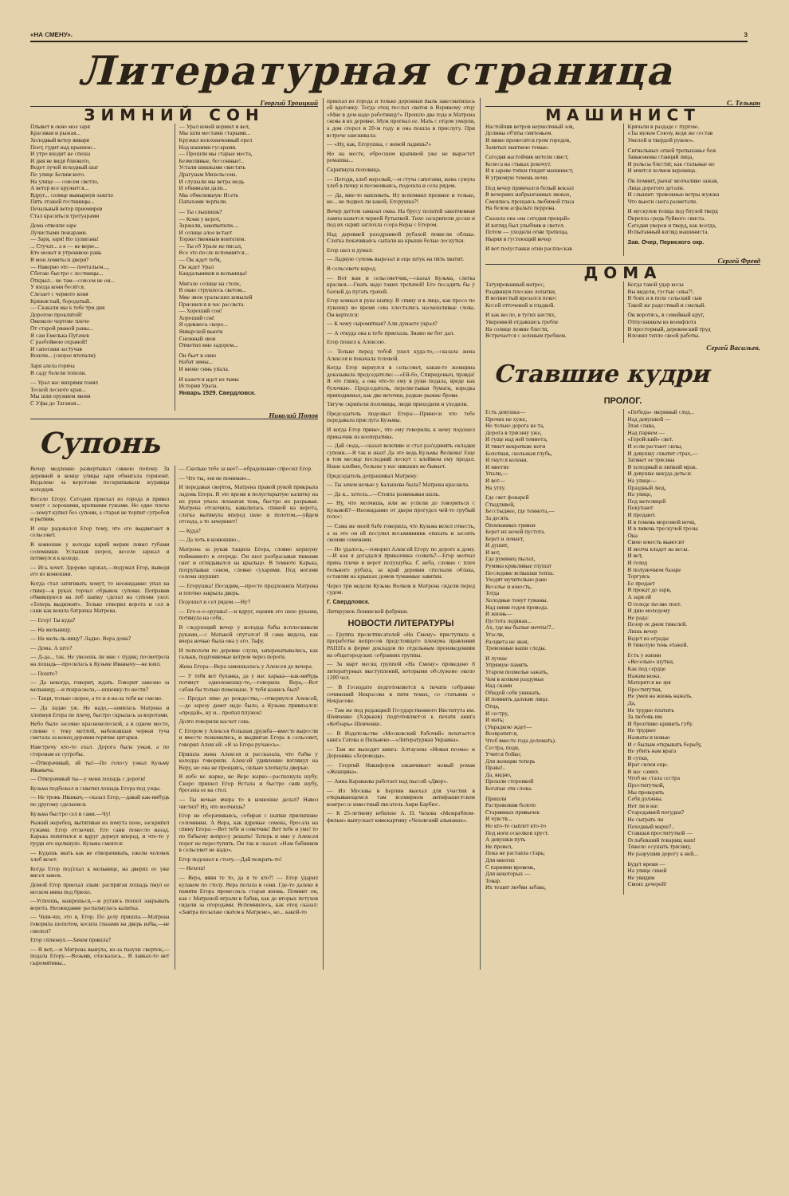«НА СМЕНУ». 3
Литературная страница
Георгий Троицкий
ЗИМНИЙ СОН
Плывет в окно мое заря
Красивая и рыжая...
Холодный ветер января
Поет, гудит над крышею...
И утро входит не спеша
И дня не видя близкого,
Ведет лучей походный шаг
По улице Белинского.
На улице — совсем светло,
А ветер все кружится...
Вдруг... солнце вынырнув зажгло
Пять этажей гостиницы...
Печальный ветер приомирев
Стал краситься тротуарами
Дома отвеяли заре
Лучистыми пожарами.
— Заря, заря! Но хулигань!
... Стучат... а я — не верю...
Кто может в утреннюю рань
В мои ломиться двери?
— Наверно это — почтальон...,
Сбегаю быстро с лестницы...
Открыл... но там—совсем не он...
У входа кони бесятся.
Слезает с черного коня
Кряжистый, бородатый..
— Скакали мы к тебе три дня
Дорогою проклятой!
Онемело чертово плечо
От старой рваной раны...
Я сам Емелька Пугачев
С разбойною охраной!
И сапогами застучав
Вошли... (скорее втопали)
Заря алела горяча
В саду белели тополи.
— Урал нас вихрями гонял
Тоской лесного края...
Мы шли оружием звеня
С Уфы до Таганая...
— Урал коней кормил и вел,
Мы шли местами старыми...
Кружил взлохмаченный орел
Над нашими гусарами.
— Прошли мы старые места,
Безмолвные, бессонные!..
Устали шишками свистать
Драгунам Михельсона.
И слушали мы ветра медь
И обнимали дали...
Мы обмелевшую Исеть
Папахами черпали.
— Ты слышишь?
— Кони у ворот,
Заржали, закопытили....
И солнце алое встает
Торжественным воителем.
— Ты об Урале не писал,
Все это после вспомнится...
— Он ждет тебя,
Он ждет Урал
Кандальников и вольницы!
Мигало солнце на столе,
В окно струилось светом...
Мне звон уральских ковылей
Приснился в час рассвета.
— Хороший сон!
Хороший сон!
Я одеваюсь скоро...
Январской вьюги
Снежный звон
Отметил мне задором...
Он бьет в окно
Набат зимы...
И низко синь упала.
И кажется идет из тьмы
История Урала.
Январь 1929. Свердловск.
Николай Попов
Супонь
Вечер медленно развертывал синюю попону. За деревней в конце улицы заря обжигала горизонт. Недалеко за воротами поскрипывали журавцы колодцев.
Весело Егору. Сегодня приехал из города и привез хомут с хорошими, крепкими гужами. Но одно плохо—хомут купил без супони, а старая не терпит сугробов и рытвин.
И еще радовался Егор тому, что его выдвигают в сельсовет.
В конюшне у колоды карий мерин ловил губами соломинки. Услышав шорох, весело заржал и потянулся к колоде.
— Ись хочет. Здорово заржал,—подумал Егор, выводя его из конюшни.
Когда стал затягивать хомут, то неожиданно упал на спину—в руках торчал обрывок супони. Поправив обвившуюся на лоб шапку сделал на супони узел: «Теперь выдюжит». Только отворил ворота и сел в сани как вошла батрачка Матрена.
— Егор! Ты куда?
— На мельницу.
— На мель-ль-ницу? Ладно. Вера дома?
— Дома. А што?
— Д-да.., так. Не увезешь ли мне с пудик; посмотрела на лошадь—просилась к Кузьме Иванычу—не взял.
— Пошто?
— Да некогда, говорит, ждать. Говорит занозно за мельницу,—и покраснела,—шшенку-то нести?
— Тащи, только скорее, а то и я на-за тебя не смелю.
— Да ладно уж. Не надо,—замялась Матрена и хлопнув Егора по плечу, быстро скрылась за воротами.
Небо было засеяно красноколоской, а в одном месте, словно с току метлой, набежавшая черная туча сметала за конец деревни горячие цитарки.
Навстречу кто-то ехал. Дорога была узкая, а по сторонам ее сугробы.
—Отворачивай, эй ты!—По голосу узнал Кузьму Иваныча.
— Отворачивай ты—у меня лошадь с дороги!
Кузьма подбежал и схватил лошадь Егора под узцы.
— Не тронь Иваныч,—сказал Егор,—давай как-нибудь по другому сделаемся.
Кузьма быстро сел в сани.—Чу!
Рыжий жеребец, вытягивая из хомута шею, заскрипел гужами. Егор отскочил. Его сани понесло назад. Карька попятился и вдруг дернул вперед, и что-то у груди его щелкнуло. Кузьма смеялся:
— Будешь знать как не отворачивать, ежели человек хлеб везет.
Когда Егор под'ехал к мельнице, на дверях ее уже висел замок.
Домой Егор приехал злым: распрягая лошадь пнул ее носком нима под брюхо.
—Успеешь, нажрешься,—и ругаясь пошел закрывать ворота. Неожиданно распахнулась калитка.
— Чши-чш, это я, Егор. По делу пришла.—Матрена говорила шопотом, косила глазами на дверь избы,—не смолол?
Егор сплюнул.—Зачем пришла?
— Я вот,—и Матрена вынула, из-за пазухи сверток,—подала Егору.—Возьми, отаскалась... В лавках-то нет сыромятины...
— Сколько тебе за нее?—обрадованно спросил Егор.
— Что ты, эзи не понимаю...
И передавая сверток, Матрена правой рукой прикрыла ладонь Егора. В это время в полуоткрытую калитку на их руки упала лохматая тень, быстро их разрывая. Матрена отскочила, навалилась спиной на ворота, слегка вытянула вперед шею и полотом,—уйдем отсюда, а то зачеркнет!
— Куда?
— Да хоть в конюшню...
Матрена за рукав тащила Егора, словно коршуну пойманного в огороде. Он шел разбрасывая пимами снег и оглядывался на крыльцо. В темноте Карька, похрупывая сеном, словно сухарями. Под ногами солома шуршит.
— Егорушка! Посидим,—просто предложила Матрена и плотно закрыла дверь.
Подошел и сел рядом.—Ну?
— Его-о-о-орушка!—и вдруг, оценив его шею руками, потянула на себя..
В следующий вечер у колодца бабы всплескивали руками,—с Матькой спутался! Я сама видела, как вчера ночью была она у его. Тьфу.
И поползли по деревне слухи, заперекатывались, как гальки, подгоняемые ветром через пороги.
Жена Егора—Вера замешкалась у Алексея до вечера.
— У тебя вот буланка, да у нас карька—как-нибудь потянут однолемешку-то,—говорила Вера,—Вот сабан-бы только поменьше. У тебя кажись был?
— Продал эпно до рождества,—отвернулся Алексей,—до зарезу денег надо было, а Кузьма привязался: «продай», ну и... пропал плужок!
Долго говорили насчет сева.
С Егором у Алексея большая дружба—вместе выросли и вместе поженились, и выдвигая Егора в сельсовет, говорил Алексей: «Я за Егора ручаюсь».
Пришла жена Алексея и рассказала, что бабы у колодца говорили. Алексей удивленно взглянул на Веру, но она не прощаясь, сильно хлопнула дверью.
В избе не жарко, но Вере жарко—распахнула шубу. Скоро пришел Егор Встала и быстро сняв шубу, бросила ее на стол.
— Ты ночью вчера то в конюшне делал? Навоз чистил? Ну, что молчишь?
Егор не оборачиваясь, собирая с шапки прилипшие соломинки. А Вера, как ядреные семена, бросала на спину Егора:—Вот тебе и советчик! Вот тебе и уме! то по бабьему вопросу решать! Теперь и мне у Алексея порог не переступить. Он так и сказал: «Нам бабников в сельсовет не надо».
Егор подошел к столу.—Дай пожрать-то!
— Нехош!
— Вера, вяви те то, да я те кто?! — Егор ударил кулаком по столу. Вера ползла в сени. Где-то далеко в памяти Егора пронеслась старая жизнь. Помнит он, как с Матреной играли в бабки, как до вторых петухов сидели за огородами. Вспомнилось, как отец сказал: «Завтра посылаю сватов к Матрене», но... какой-то
приехал из города и только дорожная пыль закосматилась ей вдогонку. Тогда отец послал сватов в Вериному отцу «Мне в дом надо работницу!» Прошло два года и Матрена снова в их деревне. Муж прогнал ее. Мать с отцом умерли, а дом сгорел в 20-м году и она пошла в прислугу. При встрече заискивала:
— «Ну, как, Егорушка, с женой ладишь?»
Но на месте, обросшем крапивой уже не вырастет ромашка...
Скрипнула половица.
— Погоди, хлеб мерзлый,—и стуча сапогами, жена сунула хлеб в печку и посмеиваясь, подошла и села рядом.
— Да, мне-то наплевать. Ну вспомнил прежнее и только, но... не подвох ли какой, Егорушка?!
Вечер дегтем замазал окна. На брусу полатей закопченная лампа кажется черной бутылкой. Тихо заскрипели доски и под их скрип заглохла ссора Веры с Егором.
Над деревней разодранной рубахой повисли облака. Слегка покачиваясь сыпали на крыши белые лоскутки.
Егор шел и думал:
— Ладную супонь вырезал и еще штук на пять хватит.
В сельсовете народ.
— Вот вам и сельсоветчик,—сказал Кузьма, слегка краснея.—Гнать надо таких трепачей! Его посадить бы у бахчей да пугать грачей.
Егор комкал в руке шапку. В спину и в лицо, как просо по лукошку во время сева хлестались насмешливые слова. Он вертелся:
— К чему сыромятная? Али думаете украл?
— А откуда она к тебе приехала. Знамо не бог дал.
Егор пошел к Алексею.
— Только перед тобой ушел куда-то,—сказала жена Алексея и покачала головой.
Когда Егор вернулся в сельсовет, какая-то женщина доказывала председателю:—«Ей-бо, Спиридоныч, правда! Я это гляжу, а она что-то ему в руки подала, вроде как булочки». Председатель, перелистывая бумаги, изредка приподнимал, как две веточки, редкие рыжие брови.
Тягуче скрипели половицы, люди приходили и уходили.
Председатель подозвал Егора:—Принеси что тебе передавала прислуга Кузьмы.
И когда Егор принес, что ему говорили, к нему подошел приказчик из кооператива.
— Дай сюда,—сказал вежливо и стал раз'единять окладки супони.—Я так и знал! Да это ведь Кузьмы Волкова! Еще в том месяце последний лоскут с клеймом ему продал. Наше клеймо, больше у нас никаких не бывает.
Председатель допрашивал Матрену:
— Ты зачем ночью у Балашева была? Матрена краснела.
— Да я... хотела...—Стояла развязывая шаль.
— Ну, что молчишь, или не успели до говориться с Кузьмой?—Неожиданно от двери прогудел чей-то грубый голос:
— Сама же моей бабе говорила, что Кузьма велел отнесть, а за это он ей посулил восьмиинник опахать и засеять своими семенами.
— Не удалось,—говорил Алексей Егору по дороге к дому.—И как я догадался приказчика созвать?—Егор молчал пряча плечи в ворот полушубка. С неба, словно с плеч больного рубаха, за край деревни сползали облака, оставляя на крышах домов туманные завитки.
Через три недели Кузьма Волков и Матрена сидели перед судом.
Г. Свердловск.
Литкружок Ленинской фабрики.
НОВОСТИ ЛИТЕРАТУРЫ
— Группа пролетписателей «На Смену» приступила к проработке вопросов предстоящего пленума правления РАПП'а в форме докладов по отдельным произведениям на общегородских собраниях группы.
— За март месяц группой «На Смену» проведено 8 литературных выступлений, которыми обслужено около 1200 чел.
— В Госиздате подготовляется к печати собрание сочинений Некрасова в пяти томах, со статьями о Некрасове.
— Там же под редакцией Государственного Института им. Шевченко (Харьков) подготовляется к печати книга «Кобзарь» Шевченко.
— В Издательстве «Московский Рабочий» печатается книга Гатова и Пильнеко—«Литературная Украина».
— Там же выходит книга: Алтаузена «Новая поэма» и Доронина «Хороводы».
— Георгий Никифоров заканчивает новый роман «Женщина».
— Анна Караваева работает над пьесой «Двор».
— Из Москвы в Берлин выехал для участия в открывающемся там всемирном антифашистском конгрессе известный писатель Анри Барбюс.
— К 25-летнему юбилею А. П. Чехова «Межрабпом-фильм» выпускает кинокартину «Чеховский альманах».
С. Телькан
МАШИНИСТ
Настойчив ветров неумолчный зов,
Долины об'яты смятеньем.
И мимо проносятся гром городов,
Залитых маятною темью.
Сегодня настойчив метели свист,
Колеса на стыках рокочут.
И в зареве топки глядит машинист,
В угрюмую темень ночи.
Под вечер примчался белый вокзал
В вечерних набрызганных звонах,
Смеялись прощаясь любимой глаза
На белом асфальте перрона.
Сказала она «на сегодня прощай»
И взгляд был улыбчив и светел.
Потом — уходили огни трепеща,
Ныряя в густеющий вечер
И вот полустанки огни расплескав
Крячали в раздаде с пургою.
«Ты нужен Союзу, веди же состав
Умелой и твердой рукою».
Сигнальных огней трепыханье беж
Завьюжены станций лица,
И рельсы блестят, как стальные но
И мчится холмов вереница.
Он помнит, рычаг молчаливо зажав,
Лица дорогого детали.
И слышит: тревожные ветры жужжа
Что вьюги снега разметали.
И мускулов толща под блузой тверд
Окрепла средь буйного свиста.
Сегодня уверен и тверд, как всегда,
Испытанный взгляд машиниста.
Зав. Очер, Пермского окр.
Сергей Фревд
ДОМА
Татуированный матрос,
Раздвинув плоские лопатки,
В волнистый врезался покос
Косой отточеной и гладкой.
И как весло, в тугих кистях,
Уверенной отдавшись гребле
На солнце лезвие блестя,
Встречается с зеленым гребнем.
Когда такой удар косы
Вы видели, густые севы?!.
В боях и в поле сельский сын
Такой же радостный и смелый.
Он воротясь, в семейный круг,
Отпускником из военфлота
В просторный, деревенский труд
Вложил тепло своей работы.
Сергей Васильев.
Ставшие кудри
ПРОЛОГ.
Есть девушка—
Прочих не хуже,
Но только дорога не та,
Дорога в трясину уже,
И гуще над ней темнота,
И тянет некрепкие ноги
Болотная, скользкая глубь,
И гнутся колени.
И многие
Упали,—
И вот—
На углу.
Где свет фонарей
Стыдливей,
Бесстыднее, где темнота,—
За десять
Оплеванных гривен
Берет их ночей пустота.
Берет и ломает,
И душит,
И вот,
Где румянец пылал,
Румяна крикливые глушат
Последние вспышки тепла.
Уходят мучительно рано
Веселье и юность,
Тогда
Холодные тонут туманы.
Над ними годов провода.
И жизнь—
Пустота ледяная...
Ах, где вы былые мечты!?..
Угасли,
Расцвета не зная,
Тревожные ваши следы.
И лучше
Упрямую память
Угаром похмелья зажать,
Чем в колком раздумьи
Над снами
Обидой себя унижать.
И помнить далекие лица:
Отца,
И сестру,
И мать;
(Украдкою ждет—
Возвратится,
Чтоб вместе года доломать).
Сестра, поди,
Учится бойко;
Для женщин теперь
Права!..
Да, видно,
Прошли сторонкой
Богатые эти слова.
Пришли
Растревожив болото
Старинных привычек
И чувств...
Но кто-то сыплет кто-то
Под ноги осколков хруст.
А девушки путь
Не провел,
Пока не растаяла старь;
Для многих
С парнями вровень,
Для некоторых —
Товар.
Их тешит любви забава,
«Победа» звериный след...
Над девушкой —
Злая слава,
Над парнем —
«Геройский» свет.
И если растают силы,
И девушку схватит страх,—
Затянет ее трясина
В холодный и липкий мрак.
И девушке некуда деться:
На улице—
Праздный люд,
На улице,
Под метелицей
Покупают
И продают.
И в темень морозной ночи,
И в ливень трескучей грозы
Она
Свою юность выносит
И молча кладет на весы.
И вот,
И голод
В полуночном базаре
Торгуясь
Ее продает
В прокат до зари,
А заря ей
О голоде песню поет.
И дню молодому
Не рада:
Позор ее днем тяжелей.
Лишь вечер
Ведет из ограды
В тяжелую тень этажей.
Есть у жизни
«Веселые» шутки,
Как под сердце
Нажим ножа.
Матерятся не зря
Проститутки,
Не умея на жизнь нажать.
Да,
Не трудно платить
За любовь им.
И брезгливо кривить губу.
Но труднее
Назваться новью
И с былым открывать борьбу,
Не убить нам врага
В сутки,
Враг силен еще.
В нас самих.
Чтоб не стала сестра
Проституткой,
Мы проверить
Себя должны.
Нет ли в нас
Стародавней погудки?
Не сыграть ли
Походный марш?..
Ставшая проституткой —
Ослабевший товарищ наш!
Тяжело осушать трясину,
Не разрушив дорогу к ней...
Будет время —
На улице синей
Не увидим
Своих дочерей!